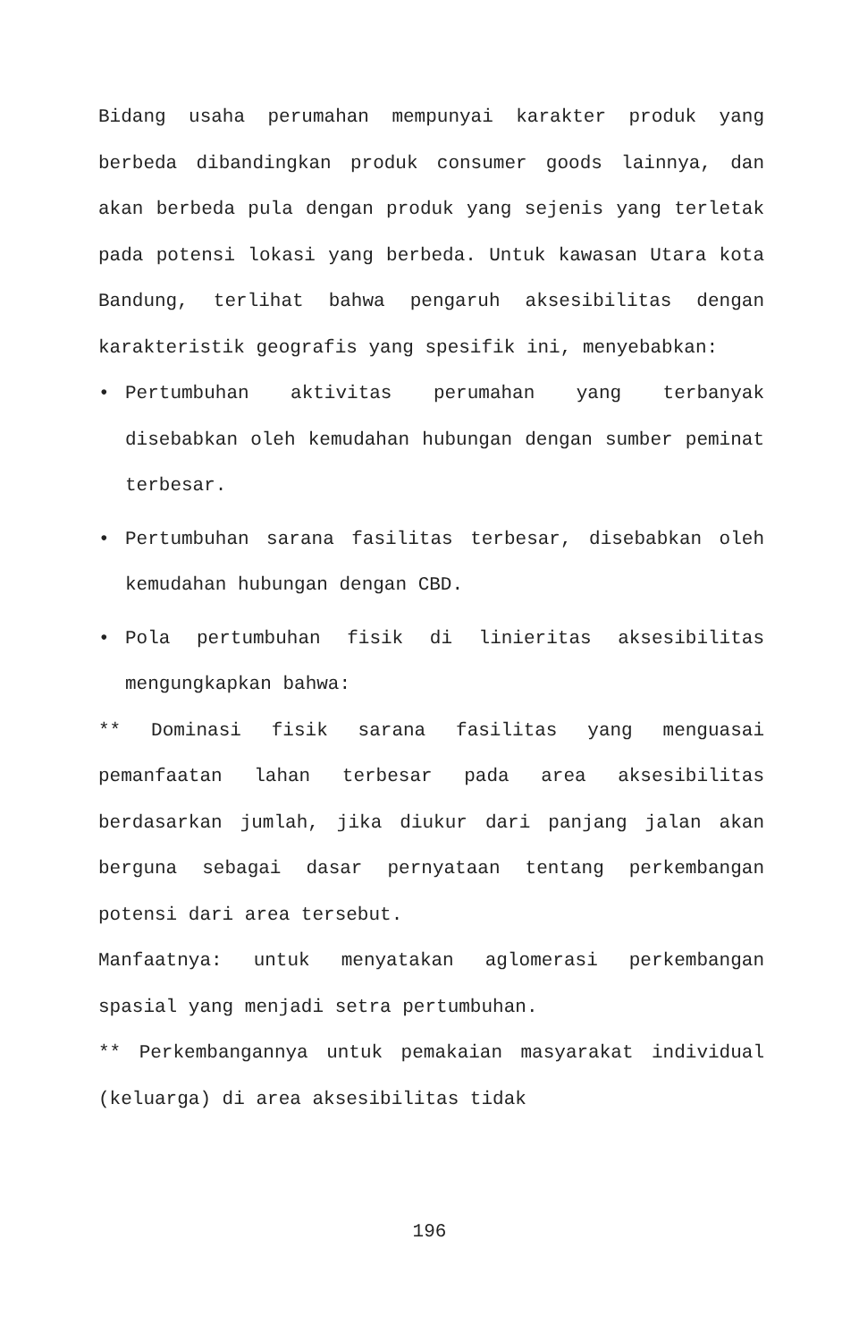Bidang usaha perumahan mempunyai karakter produk yang berbeda dibandingkan produk consumer goods lainnya, dan akan berbeda pula dengan produk yang sejenis yang terletak pada potensi lokasi yang berbeda. Untuk kawasan Utara kota Bandung, terlihat bahwa pengaruh aksesibilitas dengan karakteristik geografis yang spesifik ini, menyebabkan:
• Pertumbuhan aktivitas perumahan yang terbanyak disebabkan oleh kemudahan hubungan dengan sumber peminat terbesar.
• Pertumbuhan sarana fasilitas terbesar, disebabkan oleh kemudahan hubungan dengan CBD.
• Pola pertumbuhan fisik di linieritas aksesibilitas mengungkapkan bahwa:
** Dominasi fisik sarana fasilitas yang menguasai pemanfaatan lahan terbesar pada area aksesibilitas berdasarkan jumlah, jika diukur dari panjang jalan akan berguna sebagai dasar pernyataan tentang perkembangan potensi dari area tersebut.
Manfaatnya: untuk menyatakan aglomerasi perkembangan spasial yang menjadi setra pertumbuhan.
** Perkembangannya untuk pemakaian masyarakat individual (keluarga) di area aksesibilitas tidak
196